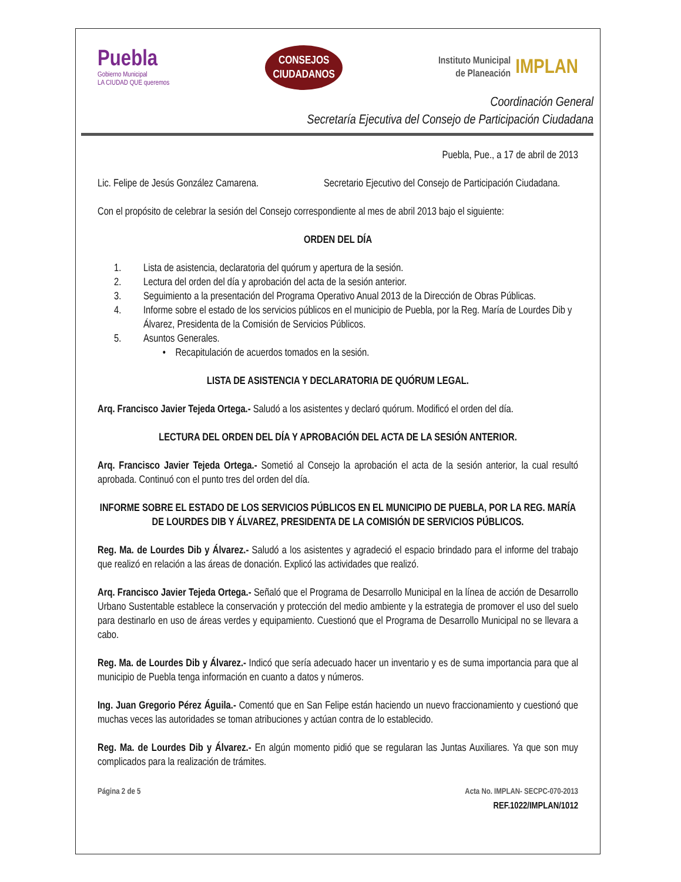Puebla
Gobierno Municipal
LA CIUDAD QUE queremos
CONSEJOS
CIUDADANOS
Instituto Municipal
de Planeación
IMPLAN
Coordinación General
Secretaría Ejecutiva del Consejo de Participación Ciudadana
Puebla, Pue., a 17 de abril de 2013
Lic. Felipe de Jesús González Camarena.
Secretario Ejecutivo del Consejo de Participación Ciudadana.
Con el propósito de celebrar la sesión del Consejo correspondiente al mes de abril 2013 bajo el siguiente:
ORDEN DEL DÍA
1. Lista de asistencia, declaratoria del quórum y apertura de la sesión.
2. Lectura del orden del día y aprobación del acta de la sesión anterior.
3. Seguimiento a la presentación del Programa Operativo Anual 2013 de la Dirección de Obras Públicas.
4. Informe sobre el estado de los servicios públicos en el municipio de Puebla, por la Reg. María de Lourdes Dib y Álvarez, Presidenta de la Comisión de Servicios Públicos.
5. Asuntos Generales.
• Recapitulación de acuerdos tomados en la sesión.
LISTA DE ASISTENCIA Y DECLARATORIA DE QUÓRUM LEGAL.
Arq. Francisco Javier Tejeda Ortega.- Saludó a los asistentes y declaró quórum. Modificó el orden del día.
LECTURA DEL ORDEN DEL DÍA Y APROBACIÓN DEL ACTA DE LA SESIÓN ANTERIOR.
Arq. Francisco Javier Tejeda Ortega.- Sometió al Consejo la aprobación el acta de la sesión anterior, la cual resultó aprobada. Continuó con el punto tres del orden del día.
INFORME SOBRE EL ESTADO DE LOS SERVICIOS PÚBLICOS EN EL MUNICIPIO DE PUEBLA, POR LA REG. MARÍA DE LOURDES DIB Y ÁLVAREZ, PRESIDENTA DE LA COMISIÓN DE SERVICIOS PÚBLICOS.
Reg. Ma. de Lourdes Dib y Álvarez.- Saludó a los asistentes y agradeció el espacio brindado para el informe del trabajo que realizó en relación a las áreas de donación. Explicó las actividades que realizó.
Arq. Francisco Javier Tejeda Ortega.- Señaló que el Programa de Desarrollo Municipal en la línea de acción de Desarrollo Urbano Sustentable establece la conservación y protección del medio ambiente y la estrategia de promover el uso del suelo para destinarlo en uso de áreas verdes y equipamiento. Cuestionó que el Programa de Desarrollo Municipal no se llevara a cabo.
Reg. Ma. de Lourdes Dib y Álvarez.- Indicó que sería adecuado hacer un inventario y es de suma importancia para que al municipio de Puebla tenga información en cuanto a datos y números.
Ing. Juan Gregorio Pérez Águila.- Comentó que en San Felipe están haciendo un nuevo fraccionamiento y cuestionó que muchas veces las autoridades se toman atribuciones y actúan contra de lo establecido.
Reg. Ma. de Lourdes Dib y Álvarez.- En algún momento pidió que se regularan las Juntas Auxiliares. Ya que son muy complicados para la realización de trámites.
Página 2 de 5 Acta No. IMPLAN- SECPC-070-2013
REF.1022/IMPLAN/1012